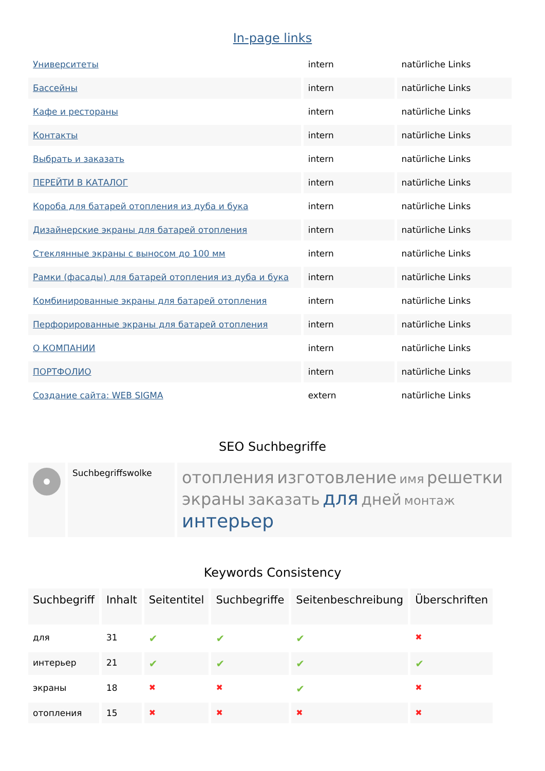In-page links
| Университеты | intern | natürliche Links |
| Бассейны | intern | natürliche Links |
| Кафе и рестораны | intern | natürliche Links |
| Контакты | intern | natürliche Links |
| Выбрать и заказать | intern | natürliche Links |
| ПЕРЕЙТИ В КАТАЛОГ | intern | natürliche Links |
| Короба для батарей отопления из дуба и бука | intern | natürliche Links |
| Дизайнерские экраны для батарей отопления | intern | natürliche Links |
| Стеклянные экраны с выносом до 100 мм | intern | natürliche Links |
| Рамки (фасады) для батарей отопления из дуба и бука | intern | natürliche Links |
| Комбинированные экраны для батарей отопления | intern | natürliche Links |
| Перфорированные экраны для батарей отопления | intern | natürliche Links |
| О КОМПАНИИ | intern | natürliche Links |
| ПОРТФОЛИО | intern | natürliche Links |
| Создание сайта: WEB SIGMA | extern | natürliche Links |
SEO Suchbegriffe
| | Suchbegriffswolke | отопления изготовление имя решетки экраны заказать для дней монтаж интерьер |
Keywords Consistency
| Suchbegriff | Inhalt | Seitentitel | Suchbegriffe | Seitenbeschreibung | Überschriften |
| --- | --- | --- | --- | --- | --- |
| для | 31 | ✔ | ✔ | ✔ | ✖ |
| интерьер | 21 | ✔ | ✔ | ✔ | ✔ |
| экраны | 18 | ✖ | ✖ | ✔ | ✖ |
| отопления | 15 | ✖ | ✖ | ✖ | ✖ |